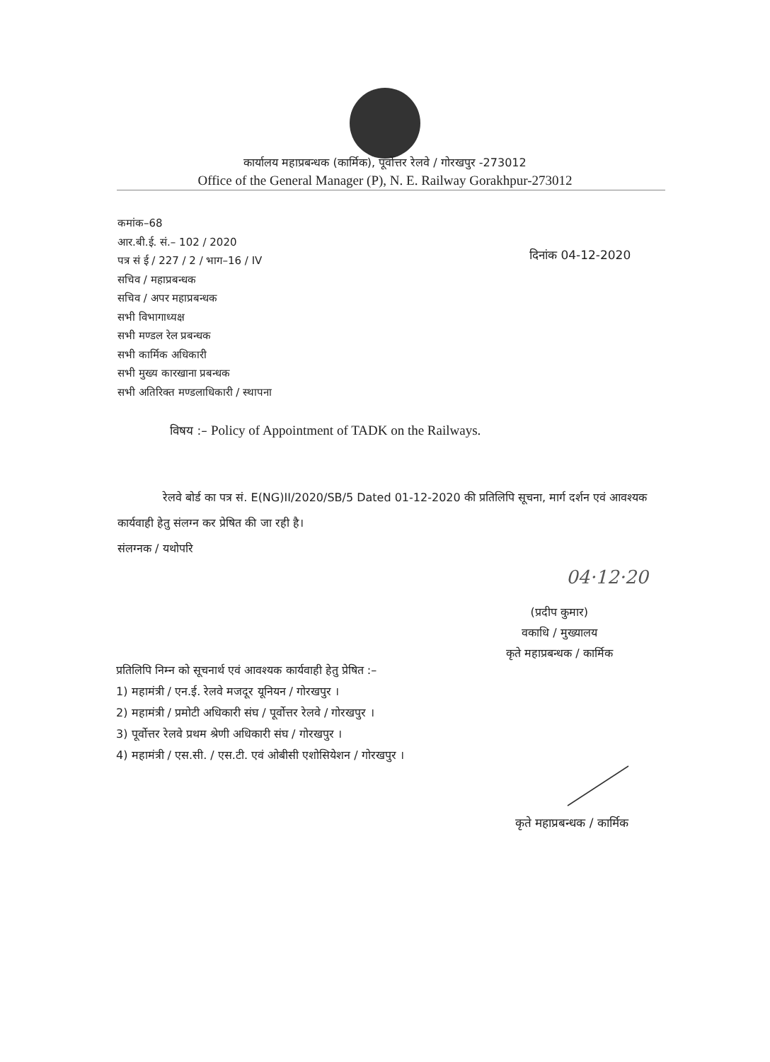कार्यालय महाप्रबन्धक (कार्मिक), पूर्वोत्तर रेलवे / गोरखपुर -273012
Office of the General Manager (P), N. E. Railway Gorakhpur-273012
कमांक–68
आर.बी.ई. सं.– 102 / 2020
पत्र सं ई / 227 / 2 / भाग–16 / IV
सचिव / महाप्रबन्धक
सचिव / अपर महाप्रबन्धक
सभी विभागाध्यक्ष
सभी मण्डल रेल प्रबन्धक
सभी कार्मिक अधिकारी
सभी मुख्य कारखाना प्रबन्धक
सभी अतिरिक्त मण्डलाधिकारी / स्थापना
दिनांक 04-12-2020
विषय :– Policy of Appointment of TADK on the Railways.
रेलवे बोर्ड का पत्र सं. E(NG)II/2020/SB/5 Dated 01-12-2020 की प्रतिलिपि सूचना, मार्ग दर्शन एवं आवश्यक कार्यवाही हेतु संलग्न कर प्रेषित की जा रही है।
संलग्नक / यथोपरि
04·12·20
(प्रदीप कुमार)
वकाधि / मुख्यालय
कृते महाप्रबन्धक / कार्मिक
प्रतिलिपि निम्न को सूचनार्थ एवं आवश्यक कार्यवाही हेतु प्रेषित :–
1) महामंत्री / एन.ई. रेलवे मजदूर यूनियन / गोरखपुर ।
2) महामंत्री / प्रमोटी अधिकारी संघ / पूर्वोत्तर रेलवे / गोरखपुर ।
3) पूर्वोत्तर रेलवे प्रथम श्रेणी अधिकारी संघ / गोरखपुर ।
4) महामंत्री / एस.सी. / एस.टी. एवं ओबीसी एशोसियेशन / गोरखपुर ।
कृते महाप्रबन्धक / कार्मिक